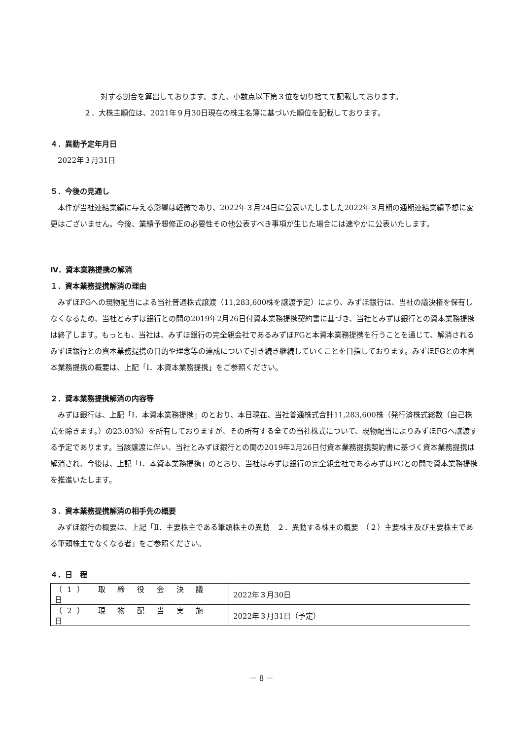対する割合を算出しております。また、小数点以下第３位を切り捨てて記載しております。
２．大株主順位は、2021年９月30日現在の株主名簿に基づいた順位を記載しております。
４．異動予定年月日
　2022年３月31日
５．今後の見通し
　本件が当社連結業績に与える影響は軽微であり、2022年３月24日に公表いたしました2022年３月期の通期連結業績予想に変更はございません。今後、業績予想修正の必要性その他公表すべき事項が生じた場合には速やかに公表いたします。
Ⅳ．資本業務提携の解消
１．資本業務提携解消の理由
　みずほFGへの現物配当による当社普通株式譲渡（11,283,600株を譲渡予定）により、みずほ銀行は、当社の議決権を保有しなくなるため、当社とみずほ銀行との間の2019年2月26日付資本業務提携契約書に基づき、当社とみずほ銀行との資本業務提携は終了します。もっとも、当社は、みずほ銀行の完全親会社であるみずほFGと本資本業務提携を行うことを通じて、解消されるみずほ銀行との資本業務提携の目的や理念等の達成について引き続き継続していくことを目指しております。みずほFGとの本資本業務提携の概要は、上記「Ⅰ．本資本業務提携」をご参照ください。
２．資本業務提携解消の内容等
　みずほ銀行は、上記「Ⅰ．本資本業務提携」のとおり、本日現在、当社普通株式合計11,283,600株（発行済株式総数（自己株式を除きます。）の23.03%）を所有しておりますが、その所有する全ての当社株式について、現物配当によりみずほFGへ譲渡する予定であります。当該譲渡に伴い、当社とみずほ銀行との間の2019年2月26日付資本業務提携契約書に基づく資本業務提携は解消され、今後は、上記「Ⅰ．本資本業務提携」のとおり、当社はみずほ銀行の完全親会社であるみずほFGとの間で資本業務提携を推進いたします。
３．資本業務提携解消の相手先の概要
　みずほ銀行の概要は、上記「Ⅱ．主要株主である筆頭株主の異動　２．異動する株主の概要　（２）主要株主及び主要株主である筆頭株主でなくなる者」をご参照ください。
４．日　程
| （1） 取 締 役 会 決 議 日 | 2022年３月30日 |
| （2） 現 物 配 当 実 施 日 | 2022年３月31日（予定） |
－ 8 －